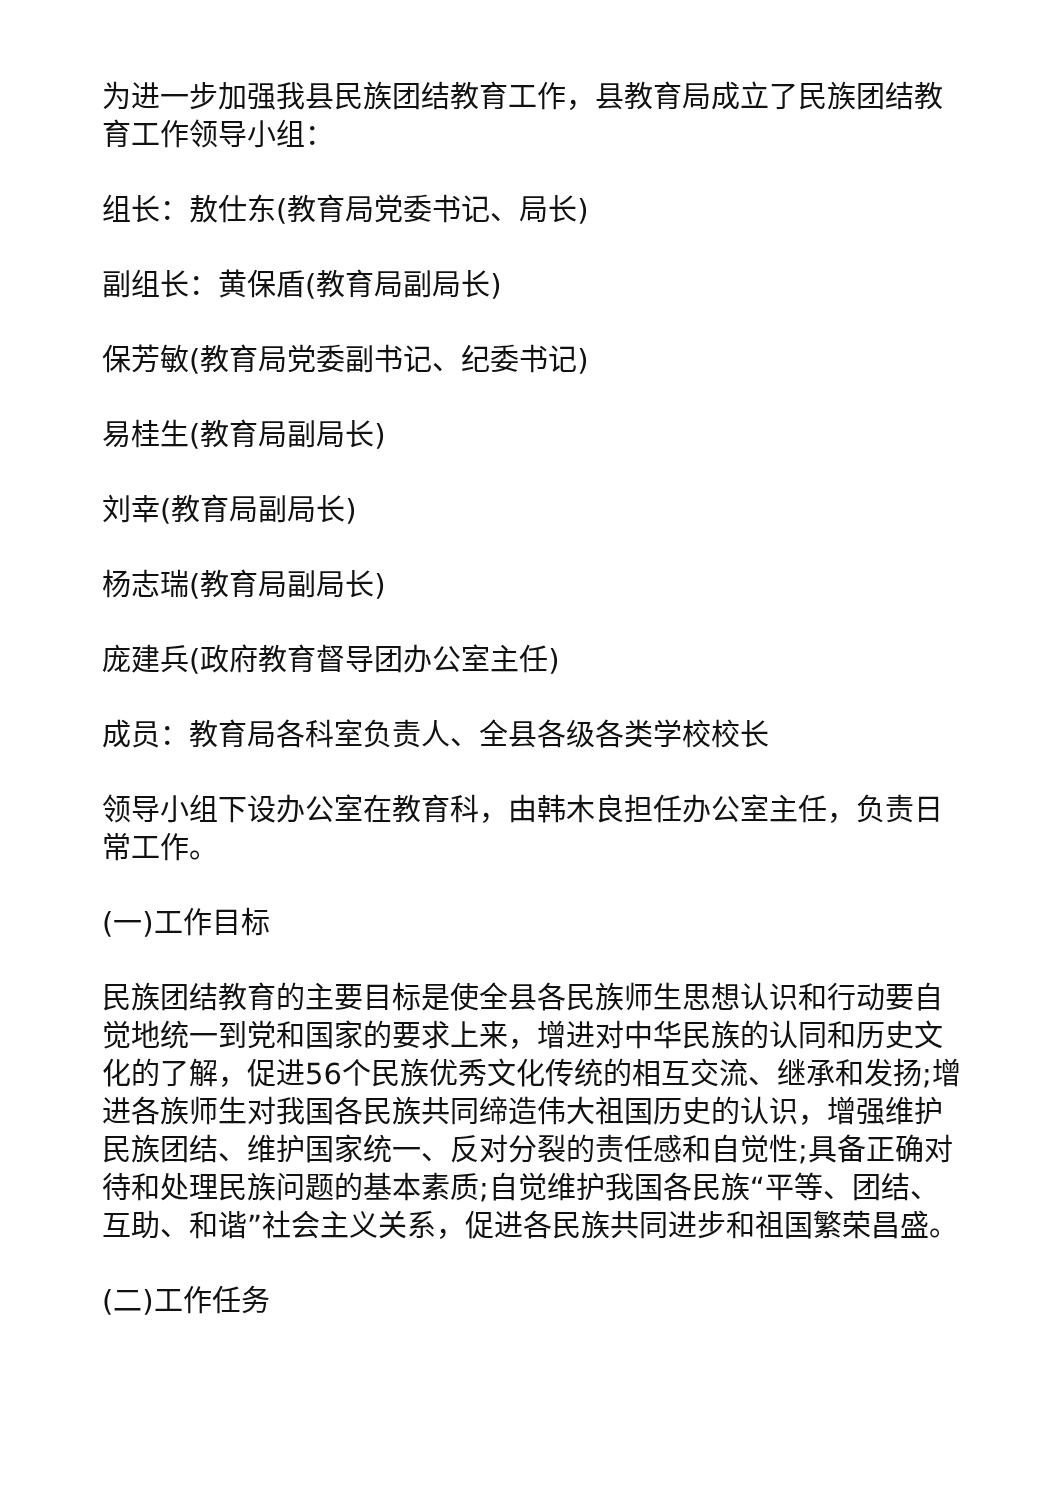为进一步加强我县民族团结教育工作，县教育局成立了民族团结教育工作领导小组：
组长：敖仕东(教育局党委书记、局长)
副组长：黄保盾(教育局副局长)
保芳敏(教育局党委副书记、纪委书记)
易桂生(教育局副局长)
刘幸(教育局副局长)
杨志瑞(教育局副局长)
庞建兵(政府教育督导团办公室主任)
成员：教育局各科室负责人、全县各级各类学校校长
领导小组下设办公室在教育科，由韩木良担任办公室主任，负责日常工作。
(一)工作目标
民族团结教育的主要目标是使全县各民族师生思想认识和行动要自觉地统一到党和国家的要求上来，增进对中华民族的认同和历史文化的了解，促进56个民族优秀文化传统的相互交流、继承和发扬;增进各族师生对我国各民族共同缔造伟大祖国历史的认识，增强维护民族团结、维护国家统一、反对分裂的责任感和自觉性;具备正确对待和处理民族问题的基本素质;自觉维护我国各民族“平等、团结、互助、和谐”社会主义关系，促进各民族共同进步和祖国繁荣昌盛。
(二)工作任务